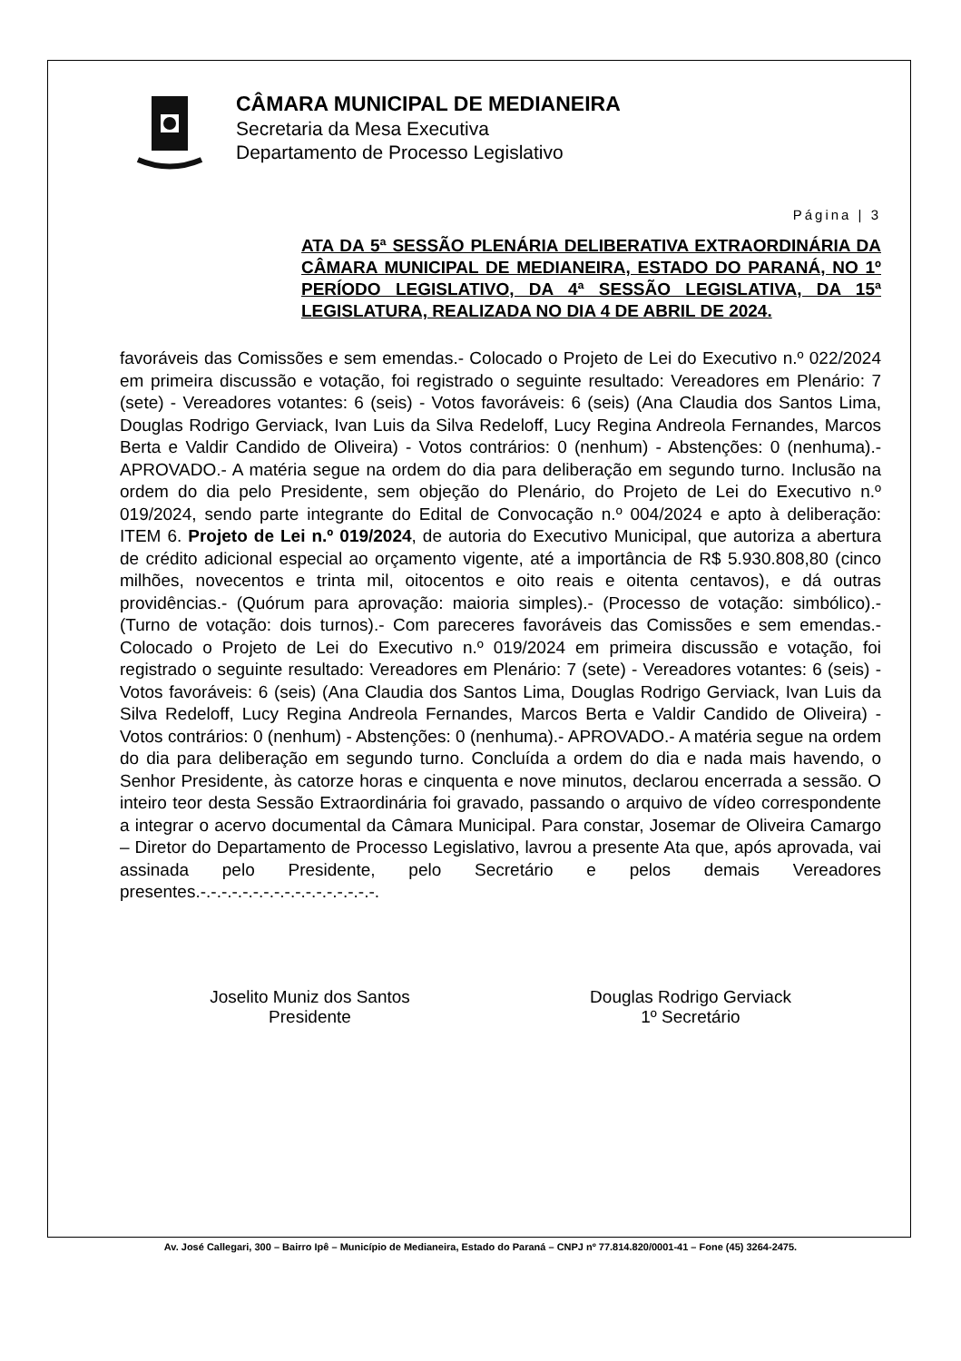CÂMARA MUNICIPAL DE MEDIANEIRA
Secretaria da Mesa Executiva
Departamento de Processo Legislativo
Página | 3
ATA DA 5ª SESSÃO PLENÁRIA DELIBERATIVA EXTRAORDINÁRIA DA CÂMARA MUNICIPAL DE MEDIANEIRA, ESTADO DO PARANÁ, NO 1º PERÍODO LEGISLATIVO, DA 4ª SESSÃO LEGISLATIVA, DA 15ª LEGISLATURA, REALIZADA NO DIA 4 DE ABRIL DE 2024.
favoráveis das Comissões e sem emendas.- Colocado o Projeto de Lei do Executivo n.º 022/2024 em primeira discussão e votação, foi registrado o seguinte resultado: Vereadores em Plenário: 7 (sete) - Vereadores votantes: 6 (seis) - Votos favoráveis: 6 (seis) (Ana Claudia dos Santos Lima, Douglas Rodrigo Gerviack, Ivan Luis da Silva Redeloff, Lucy Regina Andreola Fernandes, Marcos Berta e Valdir Candido de Oliveira) - Votos contrários: 0 (nenhum) - Abstenções: 0 (nenhuma).- APROVADO.- A matéria segue na ordem do dia para deliberação em segundo turno. Inclusão na ordem do dia pelo Presidente, sem objeção do Plenário, do Projeto de Lei do Executivo n.º 019/2024, sendo parte integrante do Edital de Convocação n.º 004/2024 e apto à deliberação: ITEM 6. Projeto de Lei n.º 019/2024, de autoria do Executivo Municipal, que autoriza a abertura de crédito adicional especial ao orçamento vigente, até a importância de R$ 5.930.808,80 (cinco milhões, novecentos e trinta mil, oitocentos e oito reais e oitenta centavos), e dá outras providências.- (Quórum para aprovação: maioria simples).- (Processo de votação: simbólico).- (Turno de votação: dois turnos).- Com pareceres favoráveis das Comissões e sem emendas.- Colocado o Projeto de Lei do Executivo n.º 019/2024 em primeira discussão e votação, foi registrado o seguinte resultado: Vereadores em Plenário: 7 (sete) - Vereadores votantes: 6 (seis) - Votos favoráveis: 6 (seis) (Ana Claudia dos Santos Lima, Douglas Rodrigo Gerviack, Ivan Luis da Silva Redeloff, Lucy Regina Andreola Fernandes, Marcos Berta e Valdir Candido de Oliveira) - Votos contrários: 0 (nenhum) - Abstenções: 0 (nenhuma).- APROVADO.- A matéria segue na ordem do dia para deliberação em segundo turno. Concluída a ordem do dia e nada mais havendo, o Senhor Presidente, às catorze horas e cinquenta e nove minutos, declarou encerrada a sessão. O inteiro teor desta Sessão Extraordinária foi gravado, passando o arquivo de vídeo correspondente a integrar o acervo documental da Câmara Municipal. Para constar, Josemar de Oliveira Camargo – Diretor do Departamento de Processo Legislativo, lavrou a presente Ata que, após aprovada, vai assinada pelo Presidente, pelo Secretário e pelos demais Vereadores presentes.-.-.-.-.-.-.-.-.-.-.-.-.-.-.-.-.-.
Joselito Muniz dos Santos
Presidente
Douglas Rodrigo Gerviack
1º Secretário
Av. José Callegari, 300 – Bairro Ipê – Município de Medianeira, Estado do Paraná – CNPJ nº 77.814.820/0001-41 – Fone (45) 3264-2475.